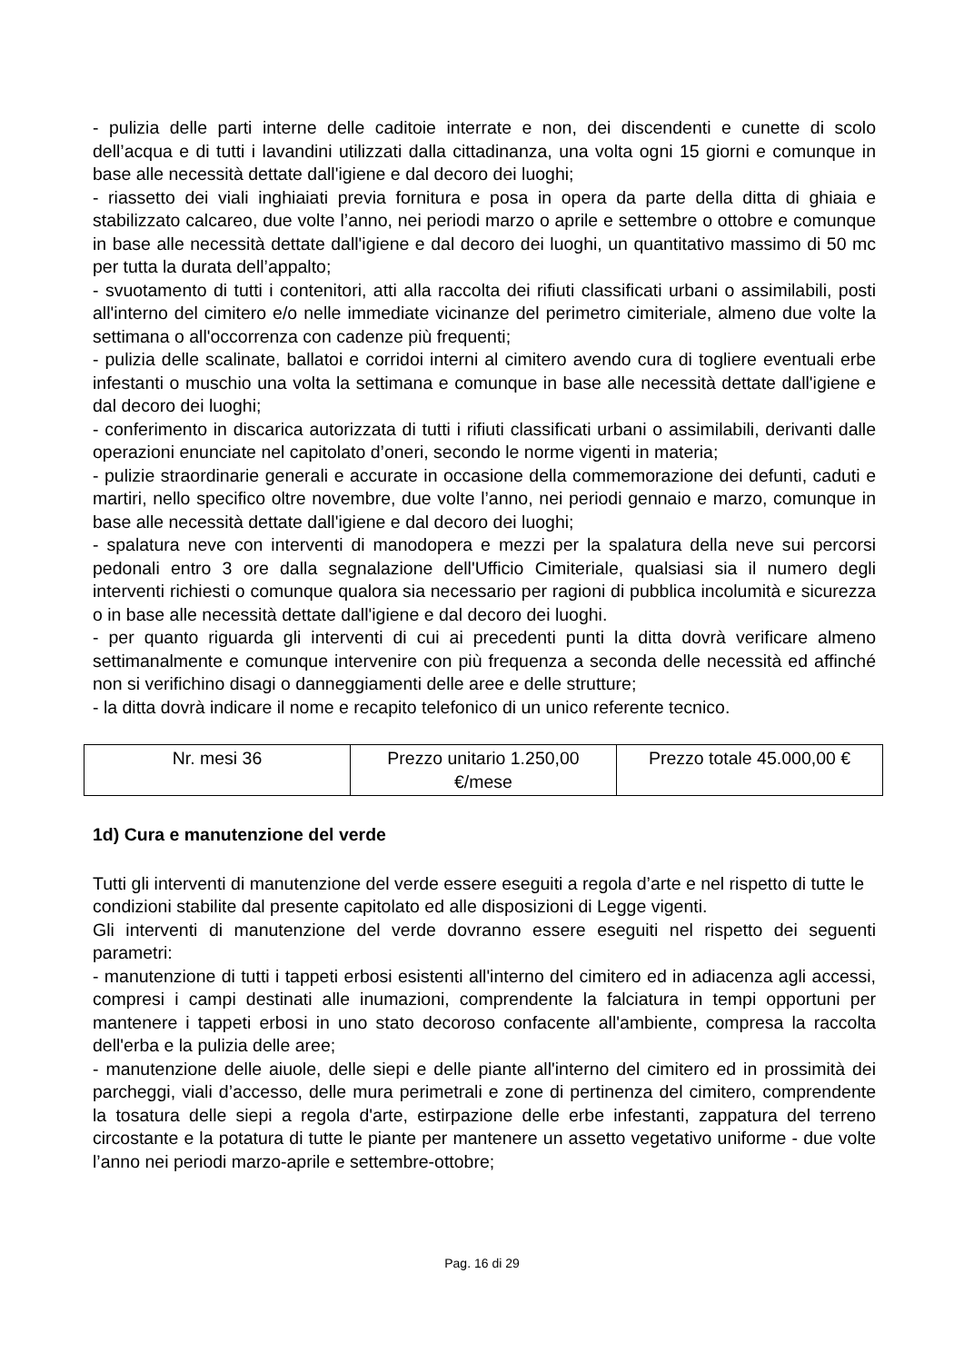- pulizia delle parti interne delle caditoie interrate e non, dei discendenti e cunette di scolo dell’acqua e di tutti i lavandini utilizzati dalla cittadinanza, una volta ogni 15 giorni e comunque in base alle necessità dettate dall'igiene e dal decoro dei luoghi;
- riassetto dei viali inghiaiati previa fornitura e posa in opera da parte della ditta di ghiaia e stabilizzato calcareo, due volte l’anno, nei periodi marzo o aprile e settembre o ottobre e comunque in base alle necessità dettate dall'igiene e dal decoro dei luoghi, un quantitativo massimo di 50 mc per tutta la durata dell’appalto;
- svuotamento di tutti i contenitori, atti alla raccolta dei rifiuti classificati urbani o assimilabili, posti all'interno del cimitero e/o nelle immediate vicinanze del perimetro cimiteriale, almeno due volte la settimana o all'occorrenza con cadenze più frequenti;
- pulizia delle scalinate, ballatoi e corridoi interni al cimitero avendo cura di togliere eventuali erbe infestanti o muschio una volta la settimana e comunque in base alle necessità dettate dall'igiene e dal decoro dei luoghi;
- conferimento in discarica autorizzata di tutti i rifiuti classificati urbani o assimilabili, derivanti dalle operazioni enunciate nel capitolato d’oneri, secondo le norme vigenti in materia;
- pulizie straordinarie generali e accurate in occasione della commemorazione dei defunti, caduti e martiri, nello specifico oltre novembre, due volte l’anno, nei periodi gennaio e marzo, comunque in base alle necessità dettate dall'igiene e dal decoro dei luoghi;
- spalatura neve con interventi di manodopera e mezzi per la spalatura della neve sui percorsi pedonali entro 3 ore dalla segnalazione dell'Ufficio Cimiteriale, qualsiasi sia il numero degli interventi richiesti o comunque qualora sia necessario per ragioni di pubblica incolumità e sicurezza o in base alle necessità dettate dall'igiene e dal decoro dei luoghi.
- per quanto riguarda gli interventi di cui ai precedenti punti la ditta dovrà verificare almeno settimanalmente e comunque intervenire con più frequenza a seconda delle necessità ed affinché non si verifichino disagi o danneggiamenti delle aree e delle strutture;
- la ditta dovrà indicare il nome e recapito telefonico di un unico referente tecnico.
| Nr. mesi 36 | Prezzo unitario 1.250,00 €/mese | Prezzo totale 45.000,00 € |
1d) Cura e manutenzione del verde
Tutti gli interventi di manutenzione del verde essere eseguiti a regola d’arte e nel rispetto di tutte le condizioni stabilite dal presente capitolato ed alle disposizioni di Legge vigenti.
Gli interventi di manutenzione del verde dovranno essere eseguiti nel rispetto dei seguenti parametri:
- manutenzione di tutti i tappeti erbosi esistenti all'interno del cimitero ed in adiacenza agli accessi, compresi i campi destinati alle inumazioni, comprendente la falciatura in tempi opportuni per mantenere i tappeti erbosi in uno stato decoroso confacente all'ambiente, compresa la raccolta dell'erba e la pulizia delle aree;
- manutenzione delle aiuole, delle siepi e delle piante all'interno del cimitero ed in prossimità dei parcheggi, viali d’accesso, delle mura perimetrali e zone di pertinenza del cimitero, comprendente la tosatura delle siepi a regola d'arte, estirpazione delle erbe infestanti, zappatura del terreno circostante e la potatura di tutte le piante per mantenere un assetto vegetativo uniforme - due volte l’anno nei periodi marzo-aprile e settembre-ottobre;
Pag. 16 di 29